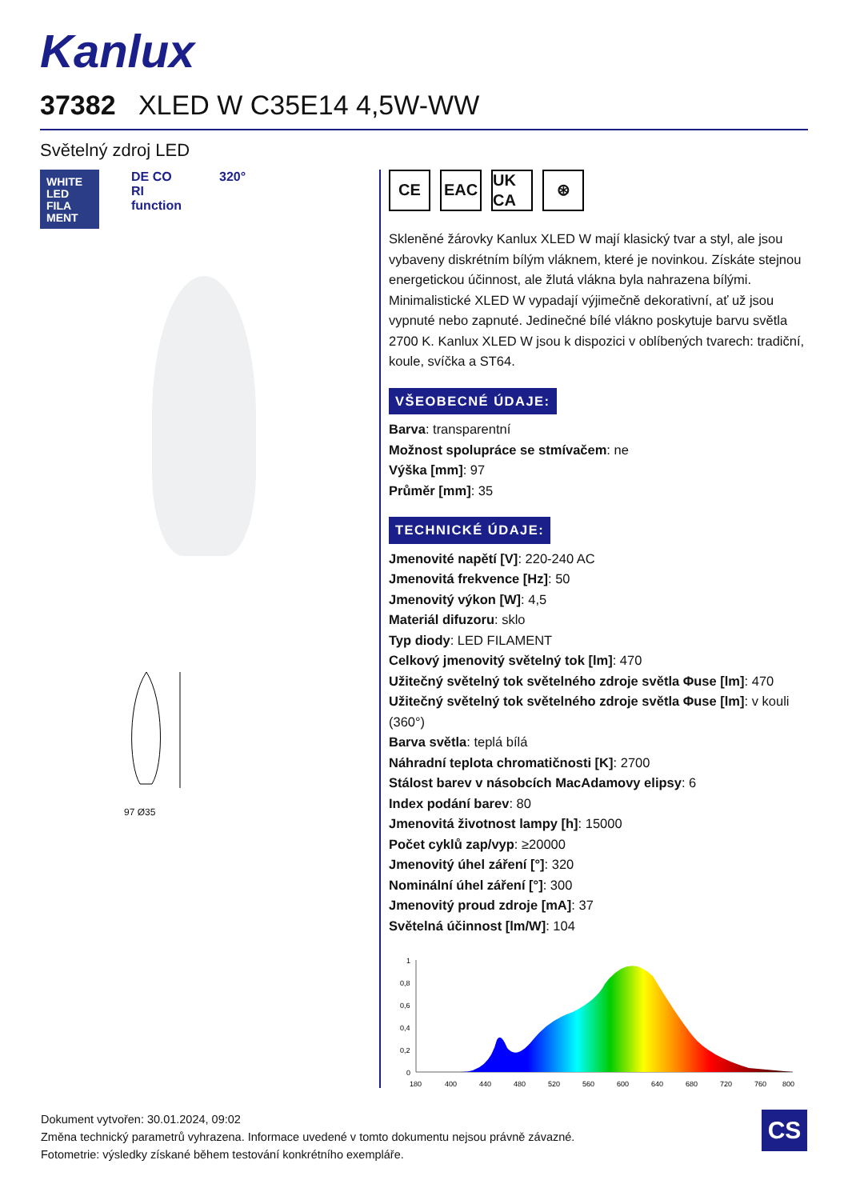Kanlux
37382 XLED W C35E14 4,5W-WW
Světelný zdroj LED
WHITE LED FILA MENT
DE CO RI function
320°
97 Ø35
CE EAC UK CA
⊛
Skleněné žárovky Kanlux XLED W mají klasický tvar a styl, ale jsou vybaveny diskrétním bílým vláknem, které je novinkou. Získáte stejnou energetickou účinnost, ale žlutá vlákna byla nahrazena bílými. Minimalistické XLED W vypadají výjimečně dekorativní, ať už jsou vypnuté nebo zapnuté. Jedinečné bílé vlákno poskytuje barvu světla 2700 K. Kanlux XLED W jsou k dispozici v oblíbených tvarech: tradiční, koule, svíčka a ST64.
VŠEOBECNÉ ÚDAJE:
Barva: transparentní
Možnost spolupráce se stmívačem: ne
Výška [mm]: 97
Průměr [mm]: 35
TECHNICKÉ ÚDAJE:
Jmenovité napětí [V]: 220-240 AC
Jmenovitá frekvence [Hz]: 50
Jmenovitý výkon [W]: 4,5
Materiál difuzoru: sklo
Typ diody: LED FILAMENT
Celkový jmenovitý světelný tok [lm]: 470
Užitečný světelný tok světelného zdroje světla Φuse [lm]: 470
Užitečný světelný tok světelného zdroje světla Φuse [lm]: v kouli (360°)
Barva světla: teplá bílá
Náhradní teplota chromatičnosti [K]: 2700
Stálost barev v násobcích MacAdamovy elipsy: 6
Index podání barev: 80
Jmenovitá životnost lampy [h]: 15000
Počet cyklů zap/vyp: ≥20000
Jmenovitý úhel záření [°]: 320
Nominální úhel záření [°]: 300
Jmenovitý proud zdroje [mA]: 37
Světelná účinnost [lm/W]: 104
1
0,8
0,6
0,4
0,2
0
180
400
440
480
520
560
600
640
680
720
760
800
Dokument vytvořen: 30.01.2024, 09:02
Změna technický parametrů vyhrazena. Informace uvedené v tomto dokumentu nejsou právně závazné.
Fotometrie: výsledky získané během testování konkrétního exempláře.
CS